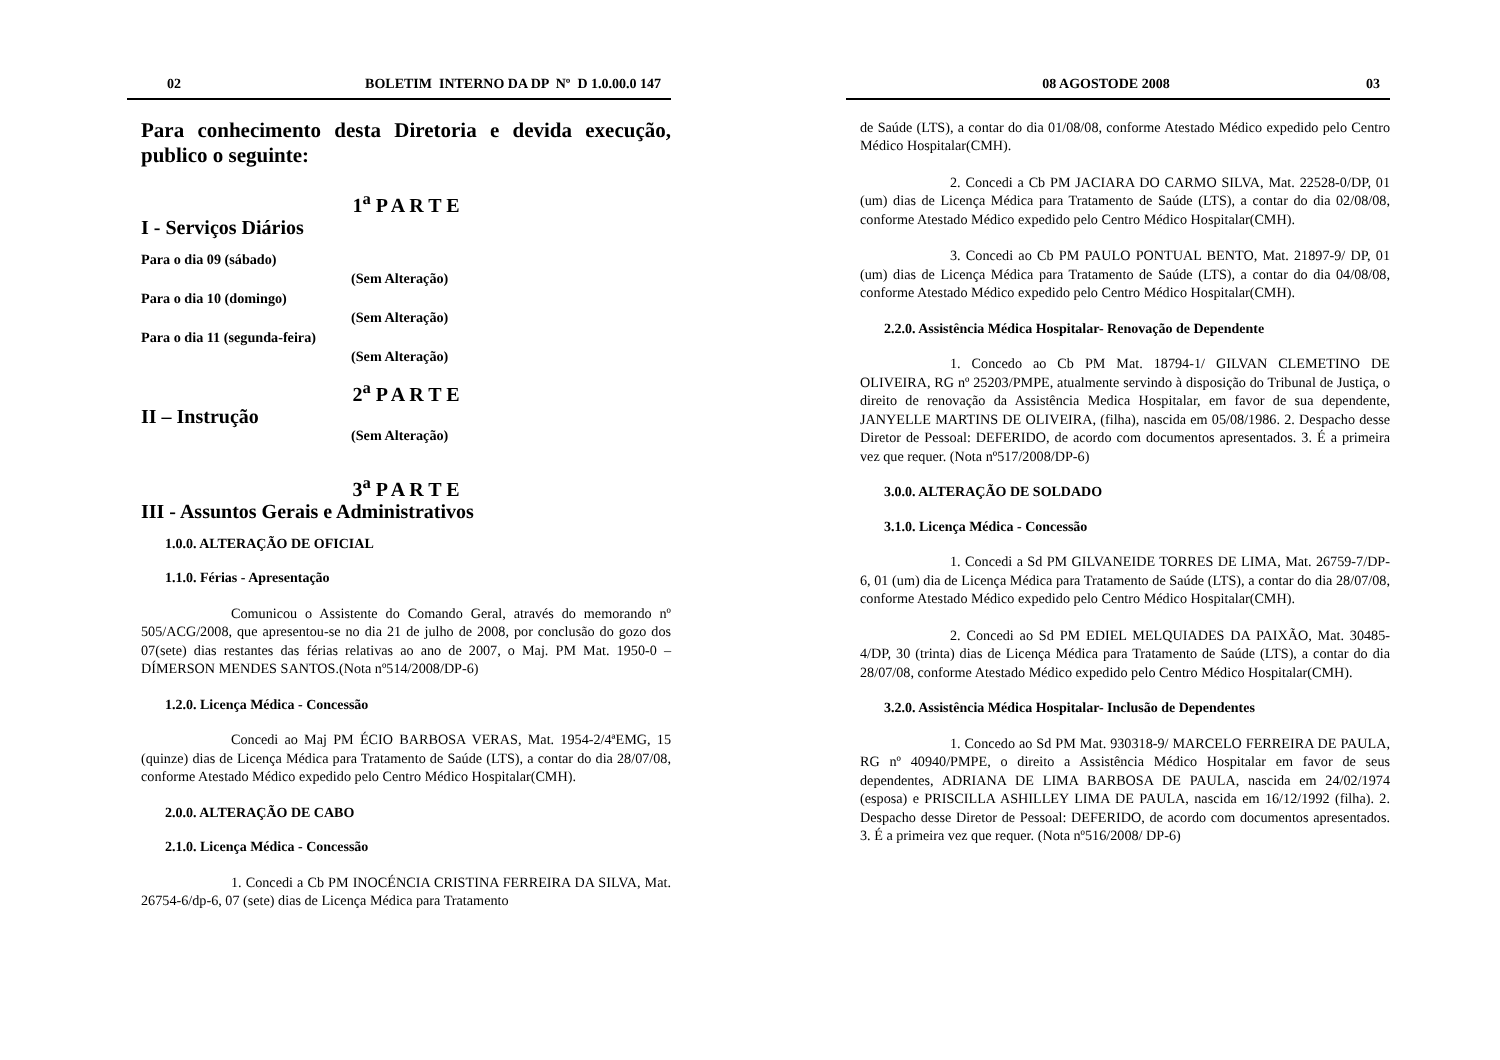02 BOLETIM INTERNO DA DP Nº D 1.0.00.0 147
Para conhecimento desta Diretoria e devida execução, publico o seguinte:
1<sup>a</sup> P A R T E
I - Serviços Diários
Para o dia 09 (sábado)
(Sem Alteração)
Para o dia 10 (domingo)
(Sem Alteração)
Para o dia 11 (segunda-feira)
(Sem Alteração)
2<sup>a</sup> P A R T E
II – Instrução
(Sem Alteração)
3<sup>a</sup> P A R T E
III - Assuntos Gerais e Administrativos
1.0.0. ALTERAÇÃO DE OFICIAL
1.1.0. Férias - Apresentação
Comunicou o Assistente do Comando Geral, através do memorando nº 505/ACG/2008, que apresentou-se no dia 21 de julho de 2008, por conclusão do gozo dos 07(sete) dias restantes das férias relativas ao ano de 2007, o Maj. PM Mat. 1950-0 – DÍMERSON MENDES SANTOS.(Nota nº514/2008/DP-6)
1.2.0. Licença Médica - Concessão
Concedi ao Maj PM ÉCIO BARBOSA VERAS, Mat. 1954-2/4ªEMG, 15 (quinze) dias de Licença Médica para Tratamento de Saúde (LTS), a contar do dia 28/07/08, conforme Atestado Médico expedido pelo Centro Médico Hospitalar(CMH).
2.0.0. ALTERAÇÃO DE CABO
2.1.0. Licença Médica - Concessão
1. Concedi a Cb PM INOCÉNCIA CRISTINA FERREIRA DA SILVA, Mat. 26754-6/dp-6, 07 (sete) dias de Licença Médica para Tratamento
08 AGOSTODE 2008 03
de Saúde (LTS), a contar do dia 01/08/08, conforme Atestado Médico expedido pelo Centro Médico Hospitalar(CMH).
2. Concedi a Cb PM JACIARA DO CARMO SILVA, Mat. 22528-0/DP, 01 (um) dias de Licença Médica para Tratamento de Saúde (LTS), a contar do dia 02/08/08, conforme Atestado Médico expedido pelo Centro Médico Hospitalar(CMH).
3. Concedi ao Cb PM PAULO PONTUAL BENTO, Mat. 21897-9/ DP, 01 (um) dias de Licença Médica para Tratamento de Saúde (LTS), a contar do dia 04/08/08, conforme Atestado Médico expedido pelo Centro Médico Hospitalar(CMH).
2.2.0. Assistência Médica Hospitalar- Renovação de Dependente
1. Concedo ao Cb PM Mat. 18794-1/ GILVAN CLEMETINO DE OLIVEIRA, RG nº 25203/PMPE, atualmente servindo à disposição do Tribunal de Justiça, o direito de renovação da Assistência Medica Hospitalar, em favor de sua dependente, JANYELLE MARTINS DE OLIVEIRA, (filha), nascida em 05/08/1986. 2. Despacho desse Diretor de Pessoal: DEFERIDO, de acordo com documentos apresentados. 3. É a primeira vez que requer. (Nota nº517/2008/DP-6)
3.0.0. ALTERAÇÃO DE SOLDADO
3.1.0. Licença Médica - Concessão
1. Concedi a Sd PM GILVANEIDE TORRES DE LIMA, Mat. 26759-7/DP-6, 01 (um) dia de Licença Médica para Tratamento de Saúde (LTS), a contar do dia 28/07/08, conforme Atestado Médico expedido pelo Centro Médico Hospitalar(CMH).
2. Concedi ao Sd PM EDIEL MELQUIADES DA PAIXÃO, Mat. 30485-4/DP, 30 (trinta) dias de Licença Médica para Tratamento de Saúde (LTS), a contar do dia 28/07/08, conforme Atestado Médico expedido pelo Centro Médico Hospitalar(CMH).
3.2.0. Assistência Médica Hospitalar- Inclusão de Dependentes
1. Concedo ao Sd PM Mat. 930318-9/ MARCELO FERREIRA DE PAULA, RG nº 40940/PMPE, o direito a Assistência Médico Hospitalar em favor de seus dependentes, ADRIANA DE LIMA BARBOSA DE PAULA, nascida em 24/02/1974 (esposa) e PRISCILLA ASHILLEY LIMA DE PAULA, nascida em 16/12/1992 (filha). 2. Despacho desse Diretor de Pessoal: DEFERIDO, de acordo com documentos apresentados. 3. É a primeira vez que requer. (Nota nº516/2008/ DP-6)